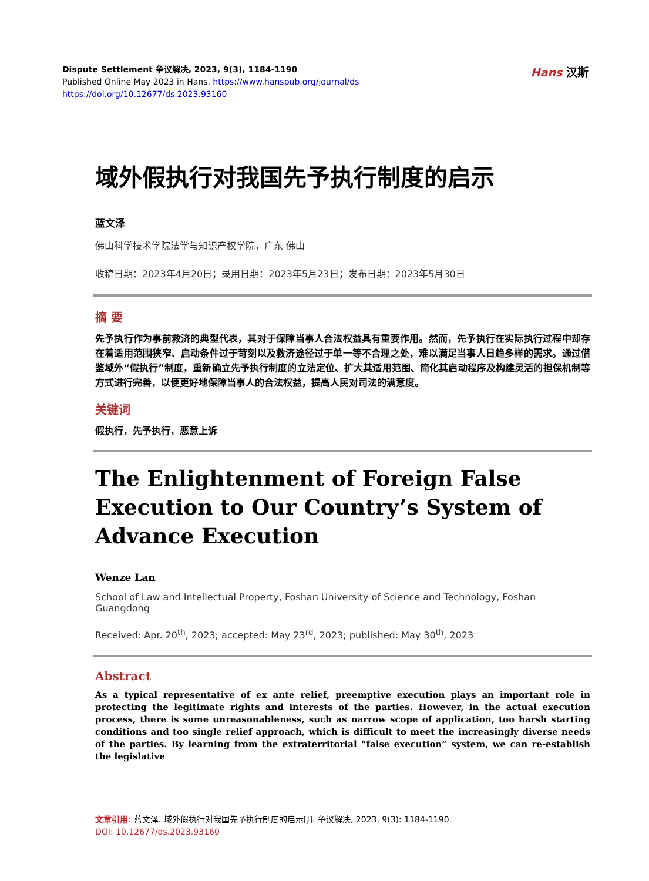Dispute Settlement 争议解决, 2023, 9(3), 1184-1190
Published Online May 2023 in Hans. https://www.hanspub.org/journal/ds
https://doi.org/10.12677/ds.2023.93160
Hans 汉斯
域外假执行对我国先予执行制度的启示
蓝文泽
佛山科学技术学院法学与知识产权学院，广东 佛山
收稿日期：2023年4月20日；录用日期：2023年5月23日；发布日期：2023年5月30日
摘 要
先予执行作为事前救济的典型代表，其对于保障当事人合法权益具有重要作用。然而，先予执行在实际执行过程中却存在着适用范围狭窄、启动条件过于苛刻以及救济途径过于单一等不合理之处，难以满足当事人日趋多样的需求。通过借鉴域外“假执行”制度，重新确立先予执行制度的立法定位、扩大其适用范围、简化其启动程序及构建灵活的担保机制等方式进行完善，以便更好地保障当事人的合法权益，提高人民对司法的满意度。
关键词
假执行，先予执行，恶意上诉
The Enlightenment of Foreign False Execution to Our Country’s System of Advance Execution
Wenze Lan
School of Law and Intellectual Property, Foshan University of Science and Technology, Foshan Guangdong
Received: Apr. 20<sup>th</sup>, 2023; accepted: May 23<sup>rd</sup>, 2023; published: May 30<sup>th</sup>, 2023
Abstract
As a typical representative of ex ante relief, preemptive execution plays an important role in protecting the legitimate rights and interests of the parties. However, in the actual execution process, there is some unreasonableness, such as narrow scope of application, too harsh starting conditions and too single relief approach, which is difficult to meet the increasingly diverse needs of the parties. By learning from the extraterritorial “false execution” system, we can re-establish the legislative
文章引用: 蓝文泽. 域外假执行对我国先予执行制度的启示[J]. 争议解决, 2023, 9(3): 1184-1190.
DOI: 10.12677/ds.2023.93160